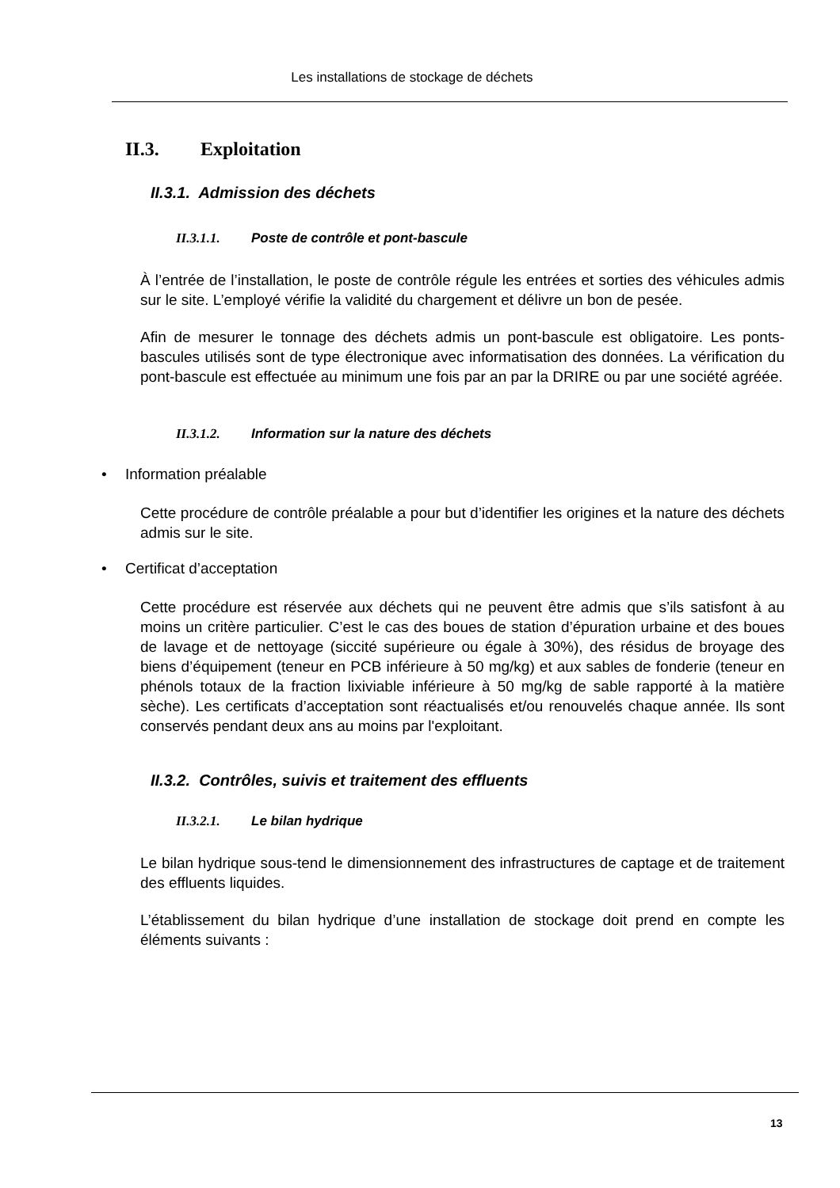Les installations de stockage de déchets
II.3. Exploitation
II.3.1. Admission des déchets
II.3.1.1. Poste de contrôle et pont-bascule
À l’entrée de l’installation, le poste de contrôle régule les entrées et sorties des véhicules admis sur le site. L’employé vérifie la validité du chargement et délivre un bon de pesée.
Afin de mesurer le tonnage des déchets admis un pont-bascule est obligatoire. Les ponts-bascules utilisés sont de type électronique avec informatisation des données. La vérification du pont-bascule est effectuée au minimum une fois par an par la DRIRE ou par une société agréée.
II.3.1.2. Information sur la nature des déchets
• Information préalable
Cette procédure de contrôle préalable a pour but d’identifier les origines et la nature des déchets admis sur le site.
• Certificat d’acceptation
Cette procédure est réservée aux déchets qui ne peuvent être admis que s’ils satisfont à au moins un critère particulier. C’est le cas des boues de station d’épuration urbaine et des boues de lavage et de nettoyage (siccité supérieure ou égale à 30%), des résidus de broyage des biens d’équipement (teneur en PCB inférieure à 50 mg/kg) et aux sables de fonderie (teneur en phénols totaux de la fraction lixiviable inférieure à 50 mg/kg de sable rapporté à la matière sèche). Les certificats d’acceptation sont réactualisés et/ou renouvelés chaque année. Ils sont conservés pendant deux ans au moins par l'exploitant.
II.3.2. Contrôles, suivis et traitement des effluents
II.3.2.1. Le bilan hydrique
Le bilan hydrique sous-tend le dimensionnement des infrastructures de captage et de traitement des effluents liquides.
L’établissement du bilan hydrique d’une installation de stockage doit prend en compte les éléments suivants :
13